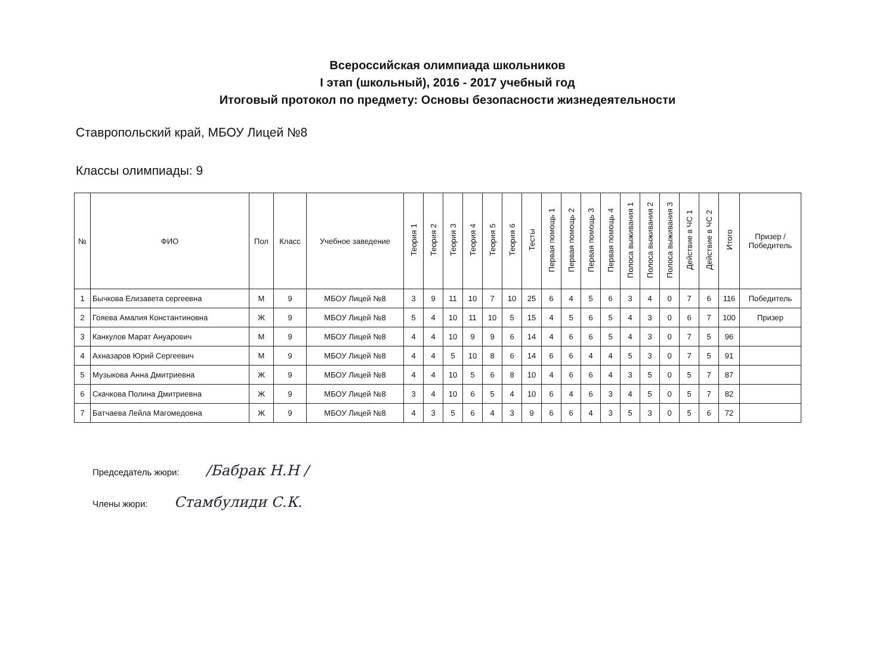Всероссийская олимпиада школьников
I этап (школьный), 2016 - 2017 учебный год
Итоговый протокол по предмету: Основы безопасности жизнедеятельности
Ставропольский край, МБОУ Лицей №8
Классы олимпиады: 9
| № | ФИО | Пол | Класс | Учебное заведение | Теория 1 | Теория 2 | Теория 3 | Теория 4 | Теория 5 | Теория 6 | Тесты | Первая помощь 1 | Первая помощь 2 | Первая помощь 3 | Первая помощь 4 | Полоса выживания 1 | Полоса выживания 2 | Полоса выживания 3 | Действие в ЧС 1 | Действие в ЧС 2 | Итого | Призер / Победитель |
| --- | --- | --- | --- | --- | --- | --- | --- | --- | --- | --- | --- | --- | --- | --- | --- | --- | --- | --- | --- | --- | --- | --- |
| 1 | Бычкова Елизавета сергеевна | М | 9 | МБОУ Лицей №8 | 3 | 9 | 11 | 10 | 7 | 10 | 25 | 6 | 4 | 5 | 6 | 3 | 4 | 0 | 7 | 6 | 116 | Победитель |
| 2 | Гояева Амалия Константиновна | Ж | 9 | МБОУ Лицей №8 | 5 | 4 | 10 | 11 | 10 | 5 | 15 | 4 | 5 | 6 | 5 | 4 | 3 | 0 | 6 | 7 | 100 | Призер |
| 3 | Канкулов Марат Ануарович | М | 9 | МБОУ Лицей №8 | 4 | 4 | 10 | 9 | 9 | 6 | 14 | 4 | 6 | 6 | 5 | 4 | 3 | 0 | 7 | 5 | 96 | |
| 4 | Ахназаров Юрий Сергеевич | М | 9 | МБОУ Лицей №8 | 4 | 4 | 5 | 10 | 8 | 6 | 14 | 6 | 6 | 4 | 4 | 5 | 3 | 0 | 7 | 5 | 91 | |
| 5 | Музыкова Анна Дмитриевна | Ж | 9 | МБОУ Лицей №8 | 4 | 4 | 10 | 5 | 6 | 8 | 10 | 4 | 6 | 6 | 4 | 3 | 5 | 0 | 5 | 7 | 87 | |
| 6 | Скачкова Полина Дмитриевна | Ж | 9 | МБОУ Лицей №8 | 3 | 4 | 10 | 6 | 5 | 4 | 10 | 6 | 4 | 6 | 3 | 4 | 5 | 0 | 5 | 7 | 82 | |
| 7 | Батчаева Лейла Магомедовна | Ж | 9 | МБОУ Лицей №8 | 4 | 3 | 5 | 6 | 4 | 3 | 9 | 6 | 6 | 4 | 3 | 5 | 3 | 0 | 5 | 6 | 72 | |
Председатель жюри: /Бабрак Н.Н /
Члены жюри: Стамбулиди С.К.